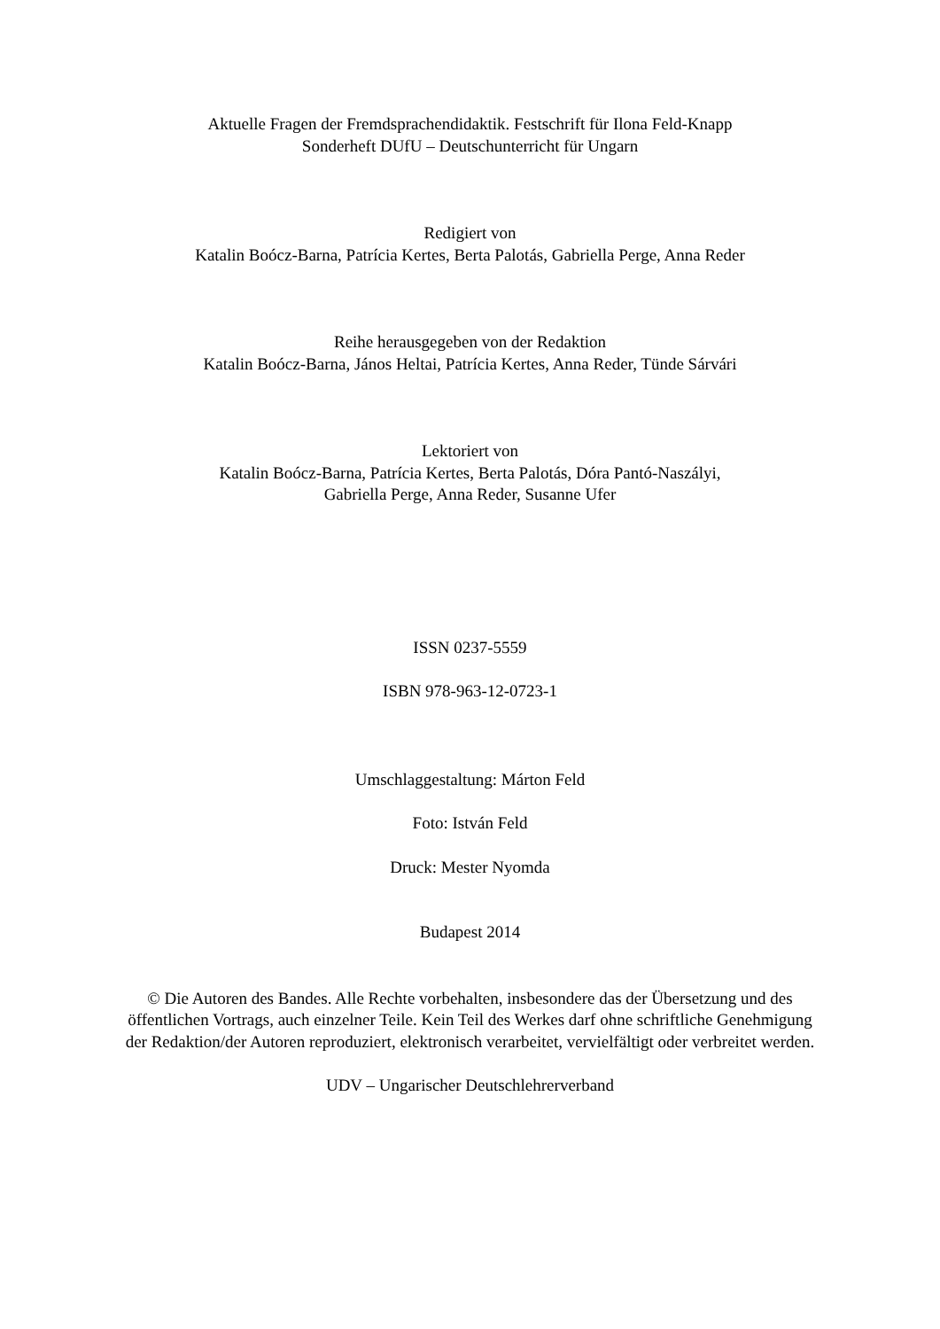Aktuelle Fragen der Fremdsprachendidaktik. Festschrift für Ilona Feld-Knapp
Sonderheft DUfU – Deutschunterricht für Ungarn
Redigiert von
Katalin Boócz-Barna, Patrícia Kertes, Berta Palotás, Gabriella Perge, Anna Reder
Reihe herausgegeben von der Redaktion
Katalin Boócz-Barna, János Heltai, Patrícia Kertes, Anna Reder, Tünde Sárvári
Lektoriert von
Katalin Boócz-Barna, Patrícia Kertes, Berta Palotás, Dóra Pantó-Naszályi,
Gabriella Perge, Anna Reder, Susanne Ufer
ISSN 0237-5559
ISBN 978-963-12-0723-1
Umschlaggestaltung: Márton Feld
Foto: István Feld
Druck: Mester Nyomda
Budapest 2014
© Die Autoren des Bandes. Alle Rechte vorbehalten, insbesondere das der Übersetzung und des öffentlichen Vortrags, auch einzelner Teile. Kein Teil des Werkes darf ohne schriftliche Genehmigung der Redaktion/der Autoren reproduziert, elektronisch verarbeitet, vervielfältigt oder verbreitet werden.
UDV – Ungarischer Deutschlehrerverband